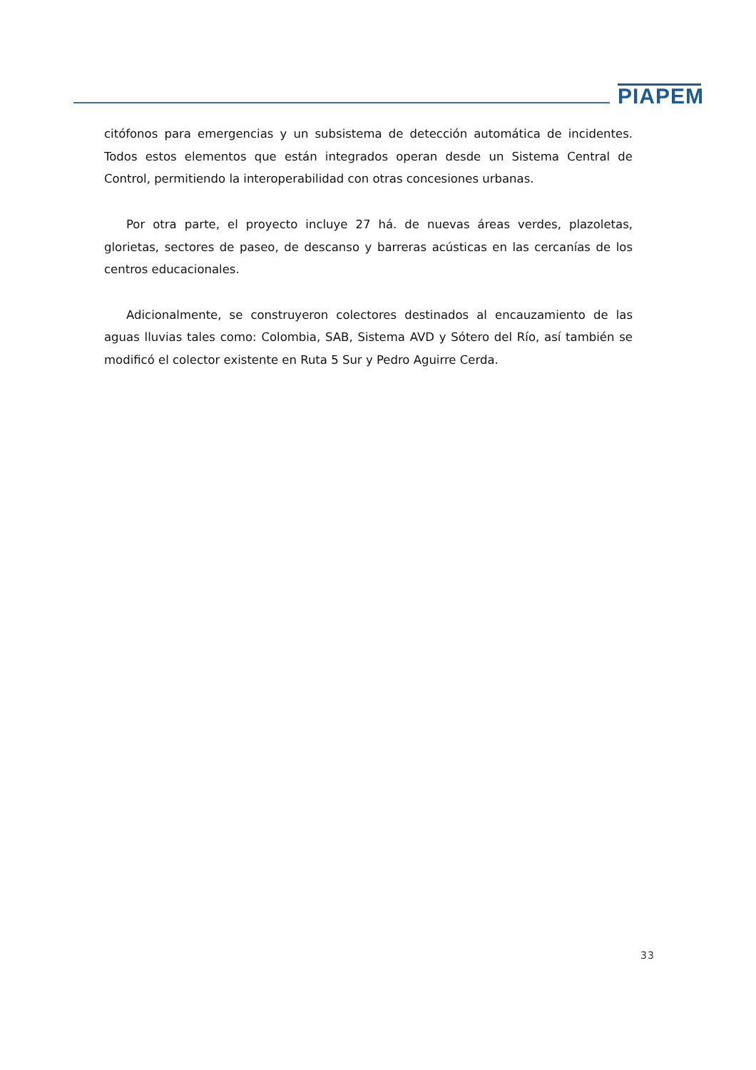PIAPEM
citófonos para emergencias y un subsistema de detección automática de incidentes. Todos estos elementos que están integrados operan desde un Sistema Central de Control, permitiendo la interoperabilidad con otras concesiones urbanas.
Por otra parte, el proyecto incluye 27 há. de nuevas áreas verdes, plazoletas, glorietas, sectores de paseo, de descanso y barreras acústicas en las cercanías de los centros educacionales.
Adicionalmente, se construyeron colectores destinados al encauzamiento de las aguas lluvias tales como: Colombia, SAB, Sistema AVD y Sótero del Río, así también se modificó el colector existente en Ruta 5 Sur y Pedro Aguirre Cerda.
33